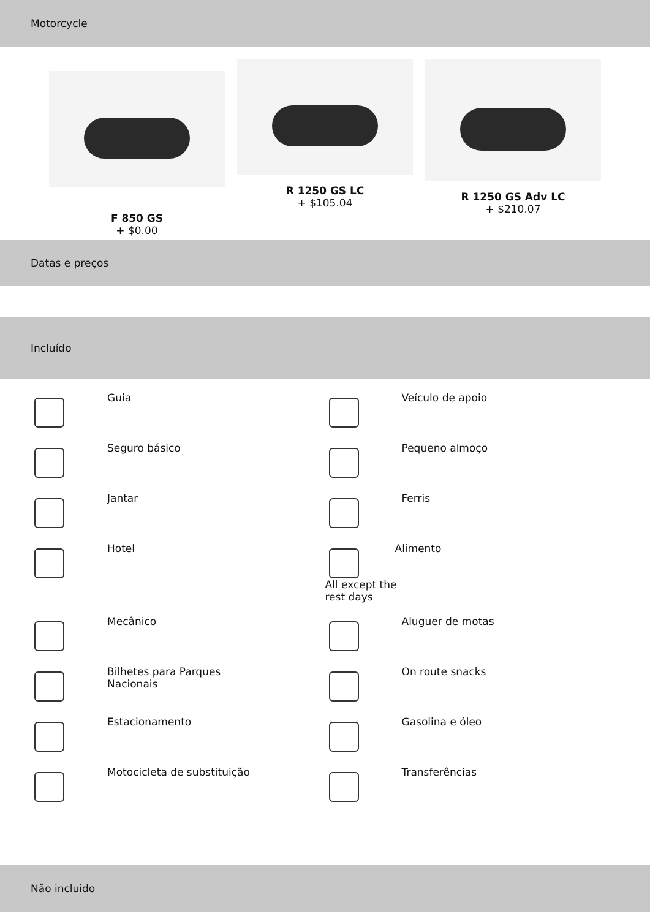Motorcycle
F 850 GS
+ $0.00
R 1250 GS LC
+ $105.04
R 1250 GS Adv LC
+ $210.07
Datas e preços
Incluído
Guia
Veículo de apoio
Seguro básico
Pequeno almoço
Jantar
Ferris
Hotel
All except the rest days
Alimento
Mecânico
Aluguer de motas
Bilhetes para Parques Nacionais
On route snacks
Estacionamento
Gasolina e óleo
Motocicleta de substituição
Transferências
Não incluido